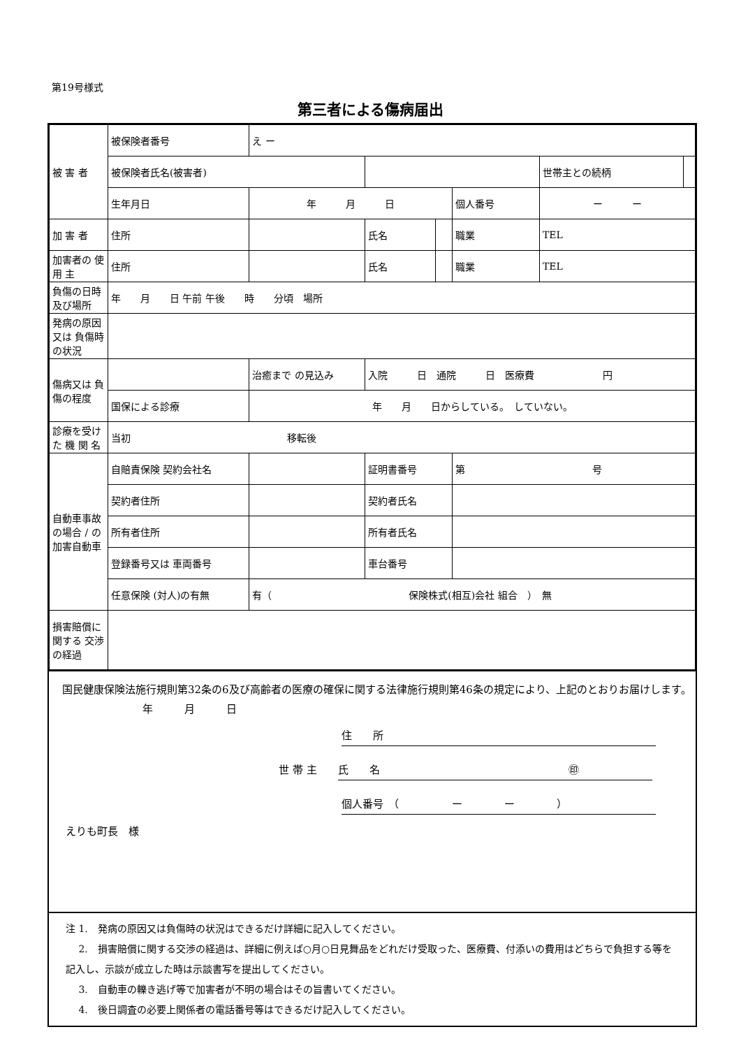第19号様式
第三者による傷病届出
| 被 害 者 | 被保険者番号 | | え ー | | | | | | | |
| | 被保険者氏名(被害者) | | | | | | | | 世帯主との続柄 | |
| | 生年月日 | | 年 月 日 | | | | 個人番号 | ー ー | | |
| 加 害 者 | 住所 | | | | 氏名 | | 職業 | TEL | | |
| 加害者の 使 用 主 | 住所 | | | | 氏名 | | 職業 | TEL | | |
| 負傷の日時 及び場所 | 年 月 日 午前 午後 時 分頃 場所 | | | | | | | | | |
| 発病の原因又は 負傷時の状況 | | | | | | | | | | |
| 傷病又は 負傷の程度 | | | | 治癒まで の見込み | 入院 日 通院 日 医療費 円 | | | | | |
| | 国保による診療 | | | 年 月 日からしている。 していない。 | | | | | | |
| 診療を受けた 機 関 名 | 当初 移転後 | | | | | | | | | |
| 自動車事故の場合 / の加害自動車 | 自賠責保険 契約会社名 | | | | 証明書番号 | | 第 号 | | | |
| | 契約者住所 | | | | 契約者氏名 | | | | | |
| | 所有者住所 | | | | 所有者氏名 | | | | | |
| | 登録番号又は 車両番号 | | | | 車台番号 | | | | | |
| | 任意保険 (対人)の有無 | 有（ 保険株式(相互)会社 組合 ） 無 | | | | | | | | |
| 損害賠償に関する 交渉の経過 | | | | | | | | | | |
　国民健康保険法施行規則第32条の6及び高齢者の医療の確保に関する法律施行規則第46条の規定により、上記のとおりお届けします。
年　　　月　　　日
住　　所
世 帯 主　　氏　　名　　　　　　　　　　　　　　　　　　㊞
個人番号　（　　　　　ー　　　　ー　　　　）
えりも町長　様
注 1.　発病の原因又は負傷時の状況はできるだけ詳細に記入してください。
　 2.　損害賠償に関する交渉の経過は、詳細に例えば○月○日見舞品をどれだけ受取った、医療費、付添いの費用はどちらで負担する等を記入し、示談が成立した時は示談書写を提出してください。
　 3.　自動車の轢き逃げ等で加害者が不明の場合はその旨書いてください。
　 4.　後日調査の必要上関係者の電話番号等はできるだけ記入してください。